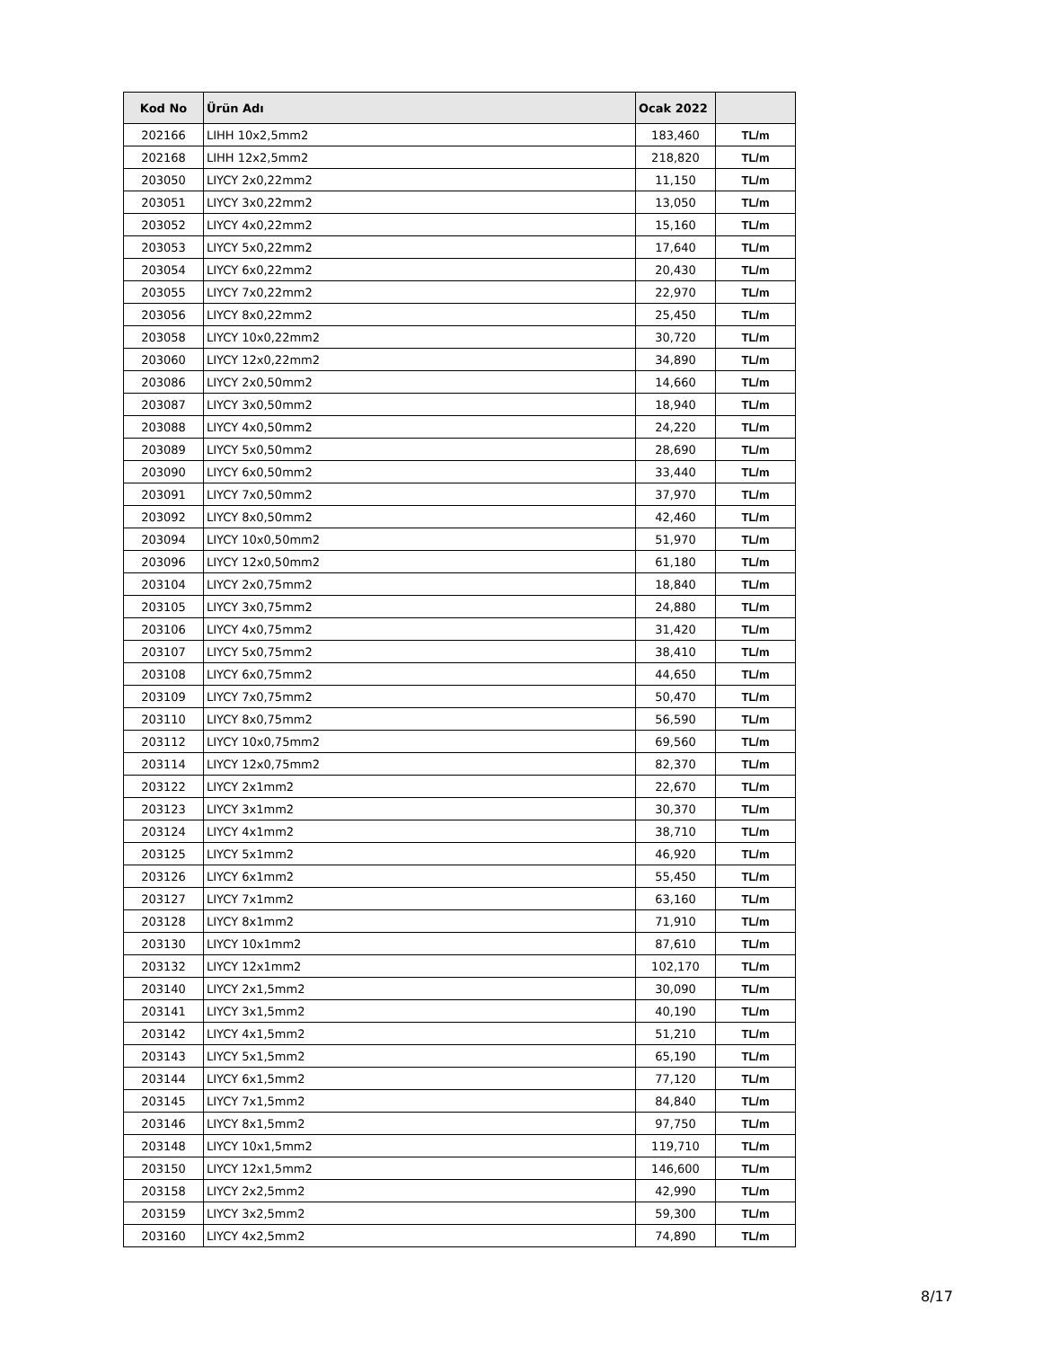| Kod No | Ürün Adı | Ocak 2022 | |
| --- | --- | --- | --- |
| 202166 | LIHH 10x2,5mm2 | 183,460 | TL/m |
| 202168 | LIHH 12x2,5mm2 | 218,820 | TL/m |
| 203050 | LIYCY 2x0,22mm2 | 11,150 | TL/m |
| 203051 | LIYCY 3x0,22mm2 | 13,050 | TL/m |
| 203052 | LIYCY 4x0,22mm2 | 15,160 | TL/m |
| 203053 | LIYCY 5x0,22mm2 | 17,640 | TL/m |
| 203054 | LIYCY 6x0,22mm2 | 20,430 | TL/m |
| 203055 | LIYCY 7x0,22mm2 | 22,970 | TL/m |
| 203056 | LIYCY 8x0,22mm2 | 25,450 | TL/m |
| 203058 | LIYCY 10x0,22mm2 | 30,720 | TL/m |
| 203060 | LIYCY 12x0,22mm2 | 34,890 | TL/m |
| 203086 | LIYCY 2x0,50mm2 | 14,660 | TL/m |
| 203087 | LIYCY 3x0,50mm2 | 18,940 | TL/m |
| 203088 | LIYCY 4x0,50mm2 | 24,220 | TL/m |
| 203089 | LIYCY 5x0,50mm2 | 28,690 | TL/m |
| 203090 | LIYCY 6x0,50mm2 | 33,440 | TL/m |
| 203091 | LIYCY 7x0,50mm2 | 37,970 | TL/m |
| 203092 | LIYCY 8x0,50mm2 | 42,460 | TL/m |
| 203094 | LIYCY 10x0,50mm2 | 51,970 | TL/m |
| 203096 | LIYCY 12x0,50mm2 | 61,180 | TL/m |
| 203104 | LIYCY 2x0,75mm2 | 18,840 | TL/m |
| 203105 | LIYCY 3x0,75mm2 | 24,880 | TL/m |
| 203106 | LIYCY 4x0,75mm2 | 31,420 | TL/m |
| 203107 | LIYCY 5x0,75mm2 | 38,410 | TL/m |
| 203108 | LIYCY 6x0,75mm2 | 44,650 | TL/m |
| 203109 | LIYCY 7x0,75mm2 | 50,470 | TL/m |
| 203110 | LIYCY 8x0,75mm2 | 56,590 | TL/m |
| 203112 | LIYCY 10x0,75mm2 | 69,560 | TL/m |
| 203114 | LIYCY 12x0,75mm2 | 82,370 | TL/m |
| 203122 | LIYCY 2x1mm2 | 22,670 | TL/m |
| 203123 | LIYCY 3x1mm2 | 30,370 | TL/m |
| 203124 | LIYCY 4x1mm2 | 38,710 | TL/m |
| 203125 | LIYCY 5x1mm2 | 46,920 | TL/m |
| 203126 | LIYCY 6x1mm2 | 55,450 | TL/m |
| 203127 | LIYCY 7x1mm2 | 63,160 | TL/m |
| 203128 | LIYCY 8x1mm2 | 71,910 | TL/m |
| 203130 | LIYCY 10x1mm2 | 87,610 | TL/m |
| 203132 | LIYCY 12x1mm2 | 102,170 | TL/m |
| 203140 | LIYCY 2x1,5mm2 | 30,090 | TL/m |
| 203141 | LIYCY 3x1,5mm2 | 40,190 | TL/m |
| 203142 | LIYCY 4x1,5mm2 | 51,210 | TL/m |
| 203143 | LIYCY 5x1,5mm2 | 65,190 | TL/m |
| 203144 | LIYCY 6x1,5mm2 | 77,120 | TL/m |
| 203145 | LIYCY 7x1,5mm2 | 84,840 | TL/m |
| 203146 | LIYCY 8x1,5mm2 | 97,750 | TL/m |
| 203148 | LIYCY 10x1,5mm2 | 119,710 | TL/m |
| 203150 | LIYCY 12x1,5mm2 | 146,600 | TL/m |
| 203158 | LIYCY 2x2,5mm2 | 42,990 | TL/m |
| 203159 | LIYCY 3x2,5mm2 | 59,300 | TL/m |
| 203160 | LIYCY 4x2,5mm2 | 74,890 | TL/m |
8/17